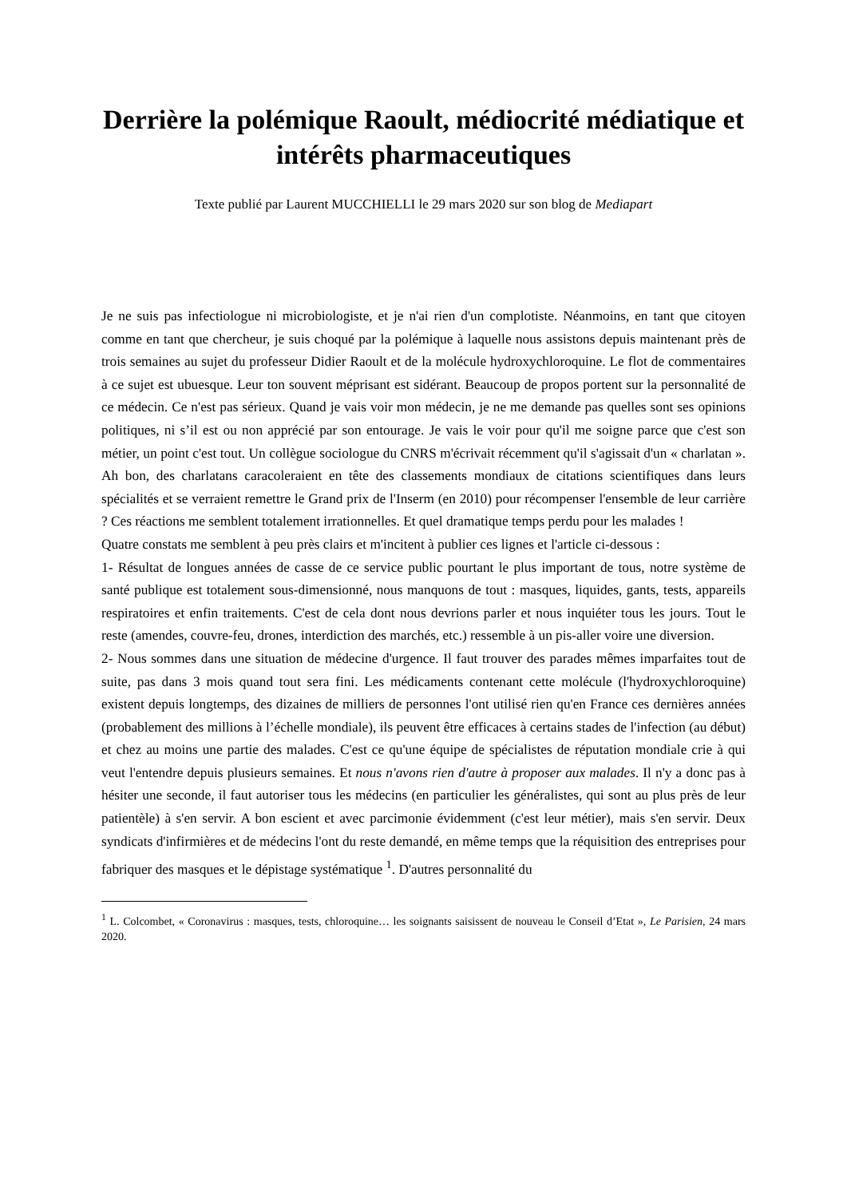Derrière la polémique Raoult, médiocrité médiatique et intérêts pharmaceutiques
Texte publié par Laurent MUCCHIELLI le 29 mars 2020 sur son blog de Mediapart
Je ne suis pas infectiologue ni microbiologiste, et je n'ai rien d'un complotiste. Néanmoins, en tant que citoyen comme en tant que chercheur, je suis choqué par la polémique à laquelle nous assistons depuis maintenant près de trois semaines au sujet du professeur Didier Raoult et de la molécule hydroxychloroquine. Le flot de commentaires à ce sujet est ubuesque. Leur ton souvent méprisant est sidérant. Beaucoup de propos portent sur la personnalité de ce médecin. Ce n'est pas sérieux. Quand je vais voir mon médecin, je ne me demande pas quelles sont ses opinions politiques, ni s’il est ou non apprécié par son entourage. Je vais le voir pour qu'il me soigne parce que c'est son métier, un point c'est tout. Un collègue sociologue du CNRS m'écrivait récemment qu'il s'agissait d'un « charlatan ». Ah bon, des charlatans caracoleraient en tête des classements mondiaux de citations scientifiques dans leurs spécialités et se verraient remettre le Grand prix de l'Inserm (en 2010) pour récompenser l'ensemble de leur carrière ? Ces réactions me semblent totalement irrationnelles. Et quel dramatique temps perdu pour les malades !
Quatre constats me semblent à peu près clairs et m'incitent à publier ces lignes et l'article ci-dessous :
1- Résultat de longues années de casse de ce service public pourtant le plus important de tous, notre système de santé publique est totalement sous-dimensionné, nous manquons de tout : masques, liquides, gants, tests, appareils respiratoires et enfin traitements. C'est de cela dont nous devrions parler et nous inquiéter tous les jours. Tout le reste (amendes, couvre-feu, drones, interdiction des marchés, etc.) ressemble à un pis-aller voire une diversion.
2- Nous sommes dans une situation de médecine d'urgence. Il faut trouver des parades mêmes imparfaites tout de suite, pas dans 3 mois quand tout sera fini. Les médicaments contenant cette molécule (l'hydroxychloroquine) existent depuis longtemps, des dizaines de milliers de personnes l'ont utilisé rien qu'en France ces dernières années (probablement des millions à l’échelle mondiale), ils peuvent être efficaces à certains stades de l'infection (au début) et chez au moins une partie des malades. C'est ce qu'une équipe de spécialistes de réputation mondiale crie à qui veut l'entendre depuis plusieurs semaines. Et nous n'avons rien d'autre à proposer aux malades. Il n'y a donc pas à hésiter une seconde, il faut autoriser tous les médecins (en particulier les généralistes, qui sont au plus près de leur patientèle) à s'en servir. A bon escient et avec parcimonie évidemment (c'est leur métier), mais s'en servir. Deux syndicats d'infirmières et de médecins l'ont du reste demandé, en même temps que la réquisition des entreprises pour fabriquer des masques et le dépistage systématique <sup>1</sup>. D'autres personnalité du
<sup>1</sup> L. Colcombet, « Coronavirus : masques, tests, chloroquine… les soignants saisissent de nouveau le Conseil d’Etat », Le Parisien, 24 mars 2020.